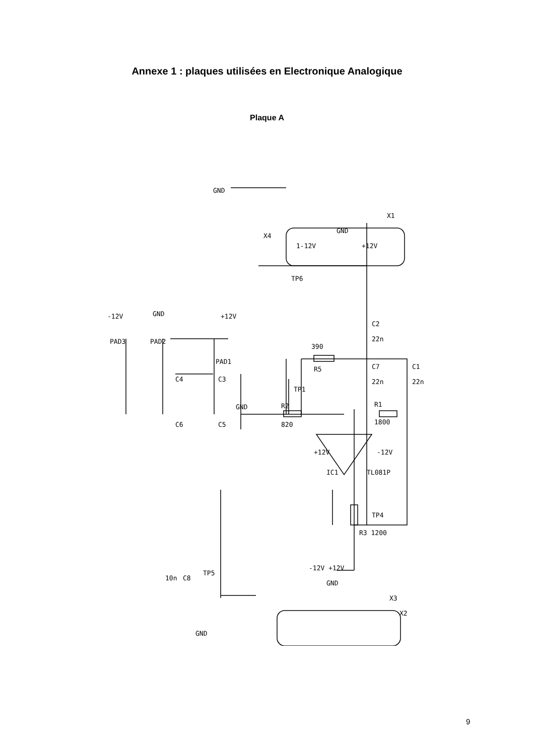Annexe 1 : plaques utilisées en Electronique Analogique
Plaque A
C2
22n
390
R5
C7
22n
C1
22n
R1
1800
R2
820
-12V
+12V
PAD3
PAD2
PAD1
+12V
-12V
IC1
TL081P
R3 1200
TP4
TP6
TP1
TP5
10n
C8
C4
C3
C6
C5
X4
X1
X2
X3
GND
GND
GND
GND
GND
GND
1-12V
+12V
-12V +12V
9